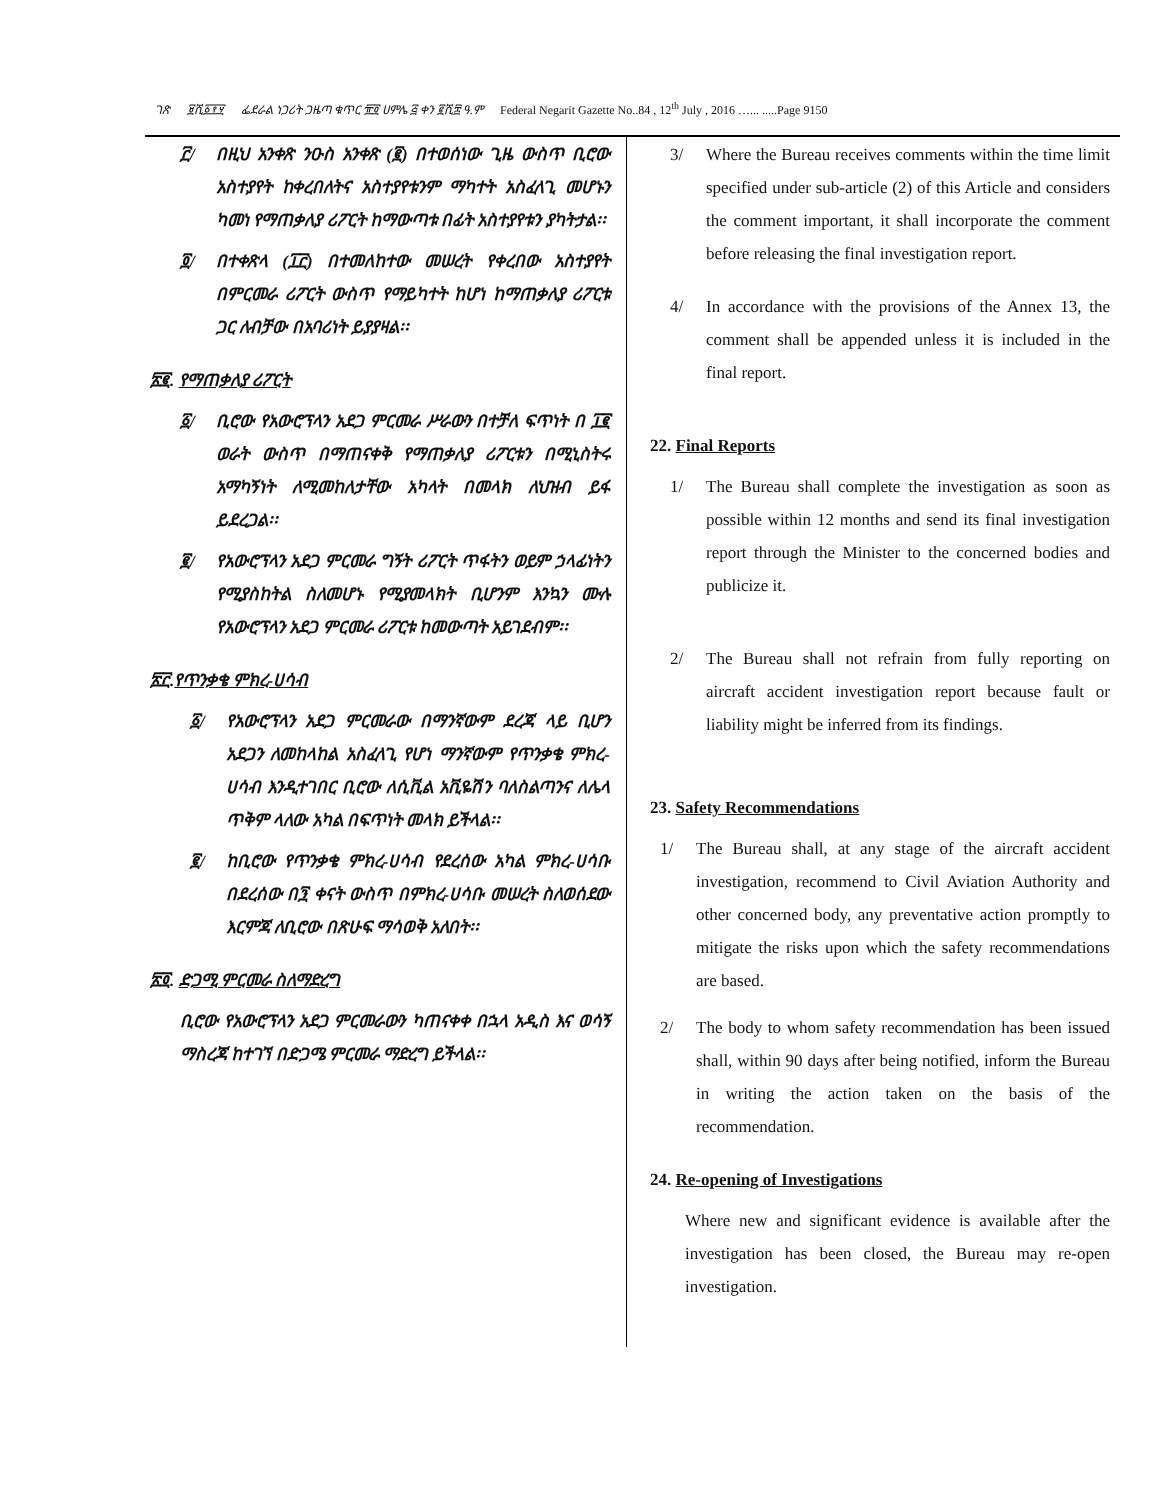ገጽ ፱ሺ፩፻፶ ፌደራል ነጋሪት ጋዜጣ ቁጥር ፹፬ ሀምሌ ፭ ቀን ፪ሺ፰ ዓ.ም Federal Negarit Gazette No..84 , 12<sup>th</sup> July , 2016 …... .....Page 9150
፫/ በዚህ አንቀጽ ንዑስ አንቀጽ (፪) በተወሰነው ጊዜ ውስጥ ቢሮው አስተያየት ከቀረበለትና አስተያየቱንም ማካተት አስፈላጊ መሆኑን ካመነ የማጠቃለያ ሪፖርት ከማውጣቱ በፊት አስተያየቱን ያካትታል፡፡
፬/ በተቀጽላ (፲፫) በተመለከተው መሠረት የቀረበው አስተያየት በምርመራ ሪፖርት ውስጥ የማይካተት ከሆነ ከማጠቃለያ ሪፖርቱ ጋር ለብቻው በአባሪነት ይያያዛል፡፡
፳፪. የማጠቃለያ ሪፖርት
፩/ ቢሮው የአውሮፕላን አደጋ ምርመራ ሥራውን በተቻለ ፍጥነት በ ፲፪ ወራት ውስጥ በማጠናቀቅ የማጠቃለያ ሪፖርቱን በሚኒስትሩ አማካኝነት ለሚመከለታቸው አካላት በመላክ ለህዝብ ይፋ ይደረጋል፡፡
፪/ የአውሮፕላን አደጋ ምርመራ ግኝት ሪፖርት ጥፋትን ወይም ኃላፊነትን የሚያስከትል ስለመሆኑ የሚያመላክት ቢሆንም እንኳን ሙሉ የአውሮፕላን አደጋ ምርመራ ሪፖርቱ ከመውጣት አይገደብም፡፡
፳፫.የጥንቃቄ ምክረ-ሀሳብ
፩/ የአውሮፕላን አደጋ ምርመራው በማንኛውም ደረጃ ላይ ቢሆን አደጋን ለመከላከል አስፈላጊ የሆነ ማንኛውም የጥንቃቄ ምክረ-ሀሳብ እንዲተገበር ቢሮው ለሲቪል አቪዬሽን ባለስልጣንና ለሌላ ጥቅም ላለው አካል በፍጥነት መላክ ይችላል፡፡
፪/ ከቢሮው የጥንቃቄ ምክረ-ሀሳብ የደረሰው አካል ምክረ-ሀሳቡ በደረሰው በ፺ ቀናት ውስጥ በምክረ-ሀሳቡ መሠረት ስለወሰደው እርምጃ ለቢሮው በጽሁፍ ማሳወቅ አለበት፡፡
፳፬. ድጋሚ ምርመራ ስለማድረግ
ቢሮው የአውሮፕላን አደጋ ምርመራውን ካጠናቀቀ በኋላ አዲስ እና ወሳኝ ማስረጃ ከተገኘ በድጋሜ ምርመራ ማድረግ ይችላል፡፡
3/ Where the Bureau receives comments within the time limit specified under sub-article (2) of this Article and considers the comment important, it shall incorporate the comment before releasing the final investigation report.
4/ In accordance with the provisions of the Annex 13, the comment shall be appended unless it is included in the final report.
22. Final Reports
1/ The Bureau shall complete the investigation as soon as possible within 12 months and send its final investigation report through the Minister to the concerned bodies and publicize it.
2/ The Bureau shall not refrain from fully reporting on aircraft accident investigation report because fault or liability might be inferred from its findings.
23. Safety Recommendations
1/ The Bureau shall, at any stage of the aircraft accident investigation, recommend to Civil Aviation Authority and other concerned body, any preventative action promptly to mitigate the risks upon which the safety recommendations are based.
2/ The body to whom safety recommendation has been issued shall, within 90 days after being notified, inform the Bureau in writing the action taken on the basis of the recommendation.
24. Re-opening of Investigations
Where new and significant evidence is available after the investigation has been closed, the Bureau may re-open investigation.